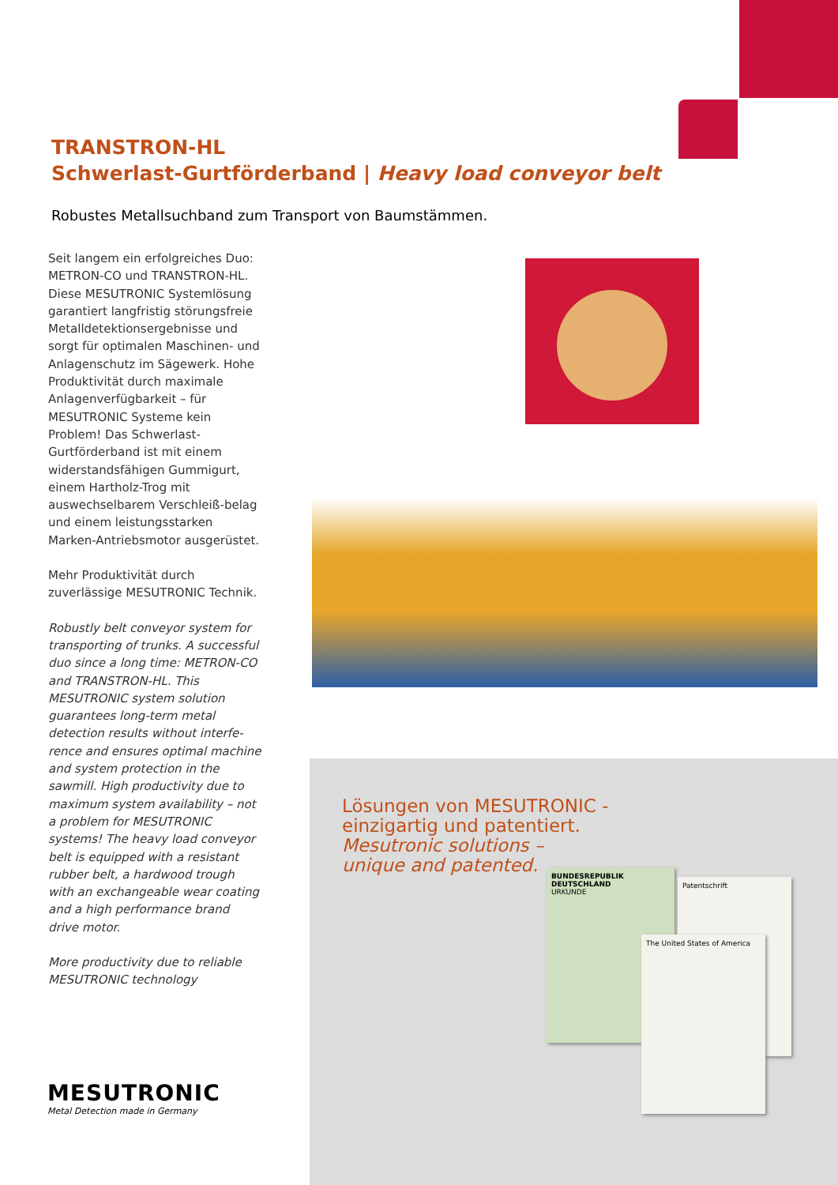TRANSTRON-HL
Schwerlast-Gurtförderband | Heavy load conveyor belt
Robustes Metallsuchband zum Transport von Baumstämmen.
Seit langem ein erfolgreiches Duo: METRON-CO und TRANSTRON-HL. Diese MESUTRONIC Systemlösung garantiert langfristig störungsfreie Metalldetektionsergebnisse und sorgt für optimalen Maschinen- und Anlagenschutz im Sägewerk. Hohe Produktivität durch maximale Anlagenverfügbarkeit – für MESUTRONIC Systeme kein Problem! Das Schwerlast-Gurtförderband ist mit einem widerstandsfähigen Gummigurt, einem Hartholz-Trog mit auswechselbarem Verschleiß-belag und einem leistungsstarken Marken-Antriebsmotor ausgerüstet.
Mehr Produktivität durch zuverlässige MESUTRONIC Technik.
Robustly belt conveyor system for transporting of trunks. A successful duo since a long time: METRON-CO and TRANSTRON-HL. This MESUTRONIC system solution guarantees long-term metal detection results without interfe-rence and ensures optimal machine and system protection in the sawmill. High productivity due to maximum system availability – not a problem for MESUTRONIC systems! The heavy load conveyor belt is equipped with a resistant rubber belt, a hardwood trough with an exchangeable wear coating and a high performance brand drive motor.
More productivity due to reliable MESUTRONIC technology
Lösungen von MESUTRONIC -
einzigartig und patentiert.
Mesutronic solutions –
unique and patented.
BUNDESREPUBLIK DEUTSCHLAND
URKUNDE
Patentschrift
The United States of America
MESUTRONIC
Metal Detection made in Germany